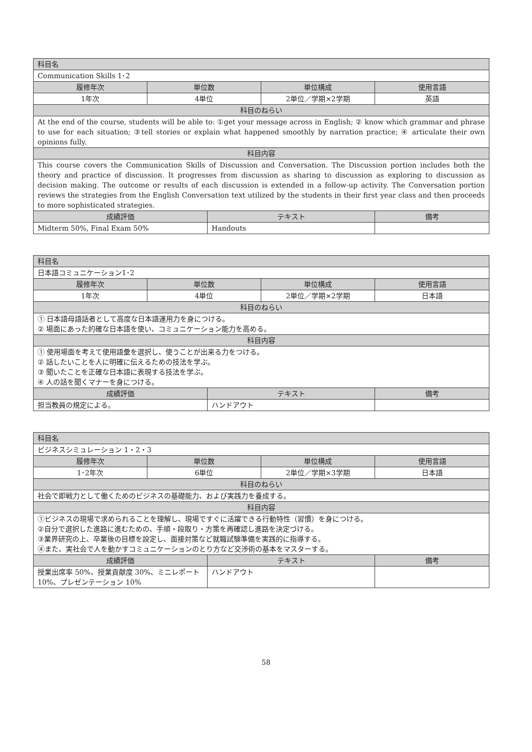| 科目名 | | | | |
| --- | --- | --- | --- | --- |
| Communication Skills 1･2 | | | | |
| 履修年次 | 単位数 | | 単位構成 | 使用言語 |
| 1年次 | 4単位 | | 2単位／学期×2学期 | 英語 |
| 科目のねらい | | | | |
| At the end of the course, students will be able to: ①get your message across in English; ② know which grammar and phrase to use for each situation; ③tell stories or explain what happened smoothly by narration practice; ④ articulate their own opinions fully. | | | | |
| 科目内容 | | | | |
| This course covers the Communication Skills of Discussion and Conversation. The Discussion portion includes both the theory and practice of discussion. It progresses from discussion as sharing to discussion as exploring to discussion as decision making. The outcome or results of each discussion is extended in a follow-up activity. The Conversation portion reviews the strategies from the English Conversation text utilized by the students in their first year class and then proceeds to more sophisticated strategies. | | | | |
| 成績評価 | | テキスト | | 備考 |
| Midterm 50%, Final Exam 50% | | Handouts | | |
| 科目名 | | | | |
| --- | --- | --- | --- | --- |
| 日本語コミュニケーション1･2 | | | | |
| 履修年次 | 単位数 | | 単位構成 | 使用言語 |
| 1年次 | 4単位 | | 2単位／学期×2学期 | 日本語 |
| 科目のねらい | | | | |
| ① 日本語母語話者として高度な日本語運用力を身につける。 ② 場面にあった的確な日本語を使い、コミュニケーション能力を高める。 | | | | |
| 科目内容 | | | | |
| ① 使用場面を考えて使用語彙を選択し、使うことが出来る力をつける。 ② 話したいことを人に明確に伝えるための技法を学ぶ。 ③ 聞いたことを正確な日本語に表現する技法を学ぶ。 ④ 人の話を聞くマナーを身につける。 | | | | |
| 成績評価 | | テキスト | | 備考 |
| 担当教員の規定による。 | | ハンドアウト | | |
| 科目名 | | | | |
| --- | --- | --- | --- | --- |
| ビジネスシミュレーション 1・2・3 | | | | |
| 履修年次 | 単位数 | | 単位構成 | 使用言語 |
| 1･2年次 | 6単位 | | 2単位／学期×3学期 | 日本語 |
| 科目のねらい | | | | |
| 社会で即戦力として働くためのビジネスの基礎能力、および実践力を養成する。 | | | | |
| 科目内容 | | | | |
| ①ビジネスの現場で求められることを理解し、現場ですぐに活躍できる行動特性（習慣）を身につける。 ②自分で選択した進路に進むための、手順・段取り・方策を再確認し進路を決定づける。 ③業界研究の上、卒業後の目標を設定し、面接対策など就職試験準備を実践的に指導する。 ④また、実社会で人を動かすコミュニケーションのとり方など交渉術の基本をマスターする。 | | | | |
| 成績評価 | | テキスト | | 備考 |
| 授業出席率 50%、授業貢献度 30%、ミニレポート 10%、プレゼンテーション 10% | | ハンドアウト | | |
58